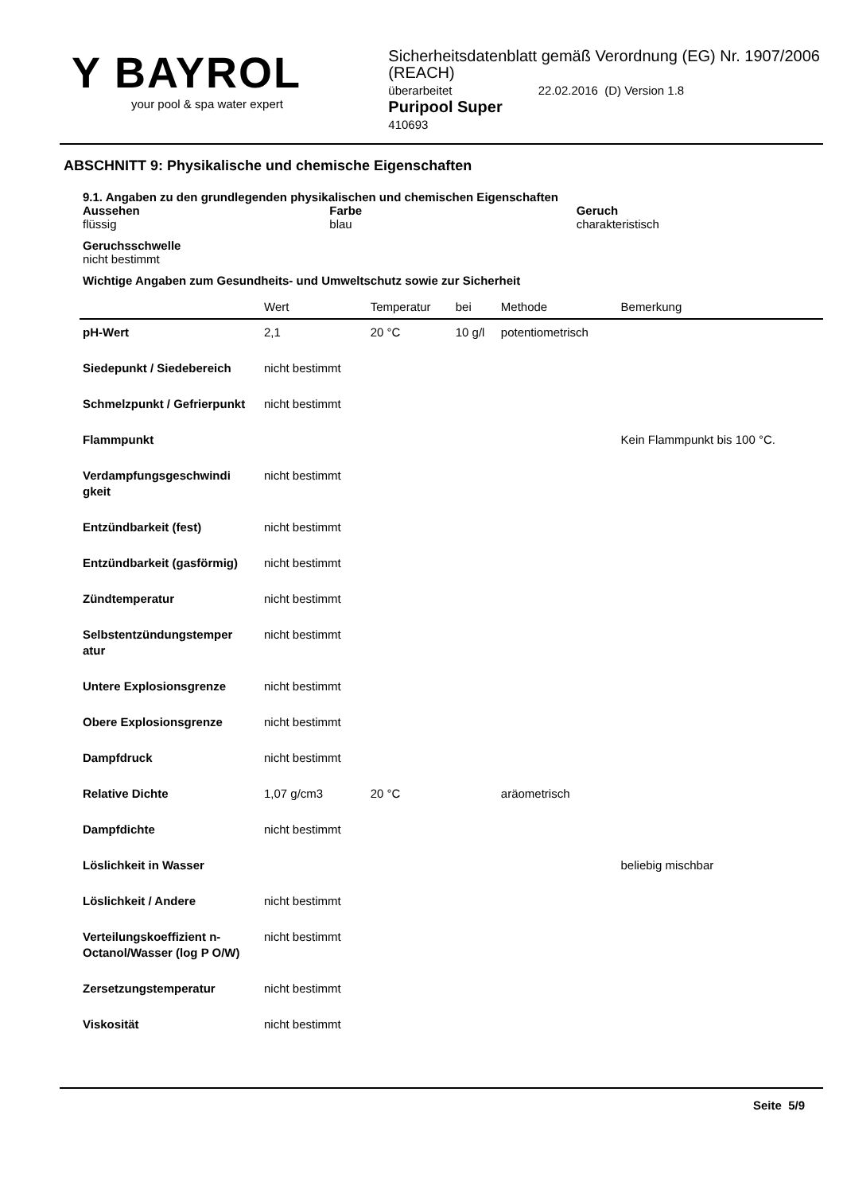Y BAYROL
your pool & spa water expert
Sicherheitsdatenblatt gemäß Verordnung (EG) Nr. 1907/2006 (REACH)
überarbeitet 22.02.2016 (D) Version 1.8
Puripool Super
410693
ABSCHNITT 9: Physikalische und chemische Eigenschaften
9.1. Angaben zu den grundlegenden physikalischen und chemischen Eigenschaften
Aussehen
flüssig
Farbe
blau
Geruch
charakteristisch
Geruchsschwelle
nicht bestimmt
Wichtige Angaben zum Gesundheits- und Umweltschutz sowie zur Sicherheit
| | Wert | Temperatur | bei | Methode | Bemerkung |
| --- | --- | --- | --- | --- | --- |
| pH-Wert | 2,1 | 20 °C | 10 g/l | potentiometrisch | |
| Siedepunkt / Siedebereich | nicht bestimmt | | | | |
| Schmelzpunkt / Gefrierpunkt | nicht bestimmt | | | | |
| Flammpunkt | | | | | Kein Flammpunkt bis 100 °C. |
| Verdampfungsgeschwindi gkeit | nicht bestimmt | | | | |
| Entzündbarkeit (fest) | nicht bestimmt | | | | |
| Entzündbarkeit (gasförmig) | nicht bestimmt | | | | |
| Zündtemperatur | nicht bestimmt | | | | |
| Selbstentzündungstemper atur | nicht bestimmt | | | | |
| Untere Explosionsgrenze | nicht bestimmt | | | | |
| Obere Explosionsgrenze | nicht bestimmt | | | | |
| Dampfdruck | nicht bestimmt | | | | |
| Relative Dichte | 1,07 g/cm3 | 20 °C | | aräometrisch | |
| Dampfdichte | nicht bestimmt | | | | |
| Löslichkeit in Wasser | | | | | beliebig mischbar |
| Löslichkeit / Andere | nicht bestimmt | | | | |
| Verteilungskoeffizient n-Octanol/Wasser (log P O/W) | nicht bestimmt | | | | |
| Zersetzungstemperatur | nicht bestimmt | | | | |
| Viskosität | nicht bestimmt | | | | |
Seite 5/9